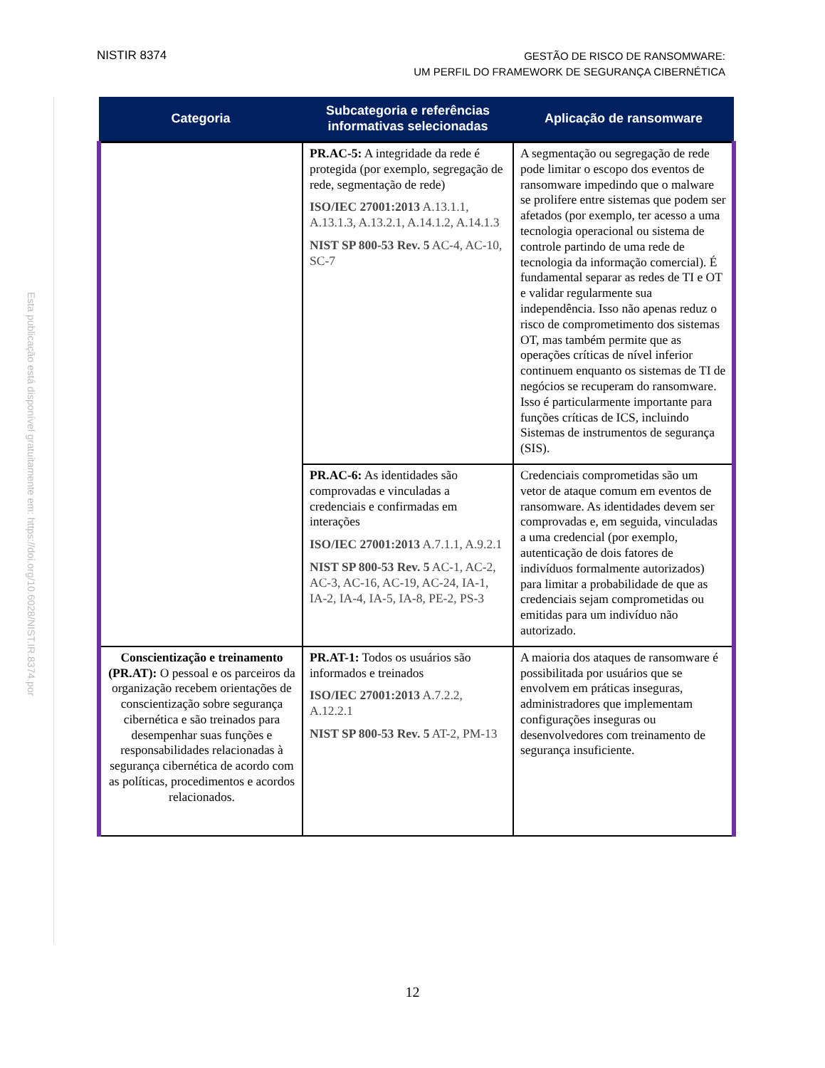NISTIR 8374
GESTÃO DE RISCO DE RANSOMWARE:
UM PERFIL DO FRAMEWORK DE SEGURANÇA CIBERNÉTICA
Esta publicação está disponível gratuitamente em: https://doi.org/10.6028/NIST.IR.8374.por
| Categoria | Subcategoria e referências informativas selecionadas | Aplicação de ransomware |
| --- | --- | --- |
| | PR.AC-5: A integridade da rede é protegida (por exemplo, segregação de rede, segmentação de rede) ISO/IEC 27001:2013 A.13.1.1, A.13.1.3, A.13.2.1, A.14.1.2, A.14.1.3 NIST SP 800-53 Rev. 5 AC-4, AC-10, SC-7 | A segmentação ou segregação de rede pode limitar o escopo dos eventos de ransomware impedindo que o malware se prolifere entre sistemas que podem ser afetados (por exemplo, ter acesso a uma tecnologia operacional ou sistema de controle partindo de uma rede de tecnologia da informação comercial). É fundamental separar as redes de TI e OT e validar regularmente sua independência. Isso não apenas reduz o risco de comprometimento dos sistemas OT, mas também permite que as operações críticas de nível inferior continuem enquanto os sistemas de TI de negócios se recuperam do ransomware. Isso é particularmente importante para funções críticas de ICS, incluindo Sistemas de instrumentos de segurança (SIS). |
| | PR.AC-6: As identidades são comprovadas e vinculadas a credenciais e confirmadas em interações ISO/IEC 27001:2013 A.7.1.1, A.9.2.1 NIST SP 800-53 Rev. 5 AC-1, AC-2, AC-3, AC-16, AC-19, AC-24, IA-1, IA-2, IA-4, IA-5, IA-8, PE-2, PS-3 | Credenciais comprometidas são um vetor de ataque comum em eventos de ransomware. As identidades devem ser comprovadas e, em seguida, vinculadas a uma credencial (por exemplo, autenticação de dois fatores de indivíduos formalmente autorizados) para limitar a probabilidade de que as credenciais sejam comprometidas ou emitidas para um indivíduo não autorizado. |
| Conscientização e treinamento (PR.AT): O pessoal e os parceiros da organização recebem orientações de conscientização sobre segurança cibernética e são treinados para desempenhar suas funções e responsabilidades relacionadas à segurança cibernética de acordo com as políticas, procedimentos e acordos relacionados. | PR.AT-1: Todos os usuários são informados e treinados ISO/IEC 27001:2013 A.7.2.2, A.12.2.1 NIST SP 800-53 Rev. 5 AT-2, PM-13 | A maioria dos ataques de ransomware é possibilitada por usuários que se envolvem em práticas inseguras, administradores que implementam configurações inseguras ou desenvolvedores com treinamento de segurança insuficiente. |
12